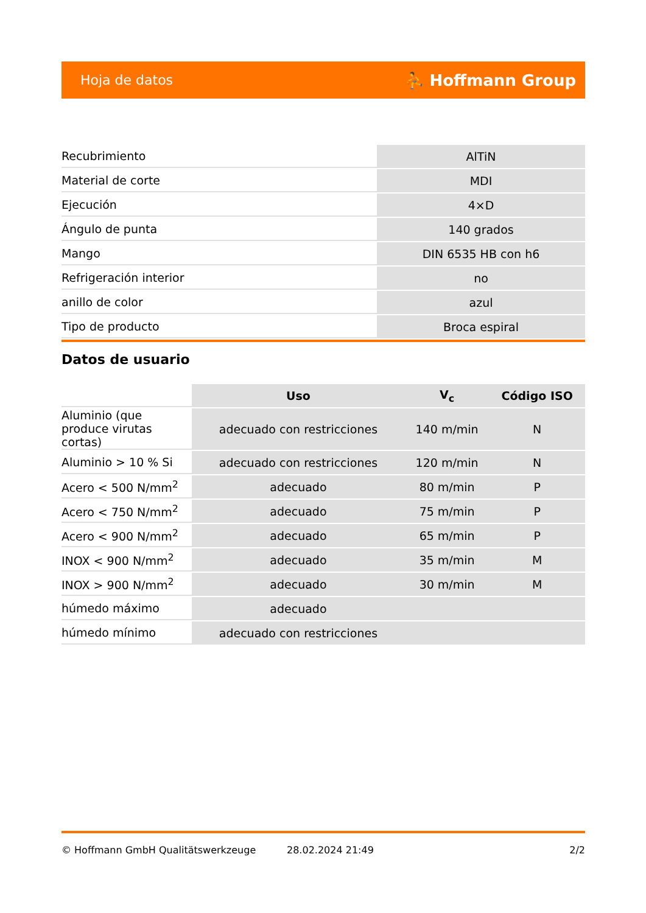Hoja de datos ⛹ Hoffmann Group
| Recubrimiento | AlTiN |
| Material de corte | MDI |
| Ejecución | 4×D |
| Ángulo de punta | 140 grados |
| Mango | DIN 6535 HB con h6 |
| Refrigeración interior | no |
| anillo de color | azul |
| Tipo de producto | Broca espiral |
Datos de usuario
| | Uso | V<sub>c</sub> | Código ISO |
| --- | --- | --- | --- |
| Aluminio (que produce virutas cortas) | adecuado con restricciones | 140 m/min | N |
| Aluminio > 10 % Si | adecuado con restricciones | 120 m/min | N |
| Acero < 500 N/mm<sup>2</sup> | adecuado | 80 m/min | P |
| Acero < 750 N/mm<sup>2</sup> | adecuado | 75 m/min | P |
| Acero < 900 N/mm<sup>2</sup> | adecuado | 65 m/min | P |
| INOX < 900 N/mm<sup>2</sup> | adecuado | 35 m/min | M |
| INOX > 900 N/mm<sup>2</sup> | adecuado | 30 m/min | M |
| húmedo máximo | adecuado | | |
| húmedo mínimo | adecuado con restricciones | | |
© Hoffmann GmbH Qualitätswerkzeuge 28.02.2024 21:49 2/2